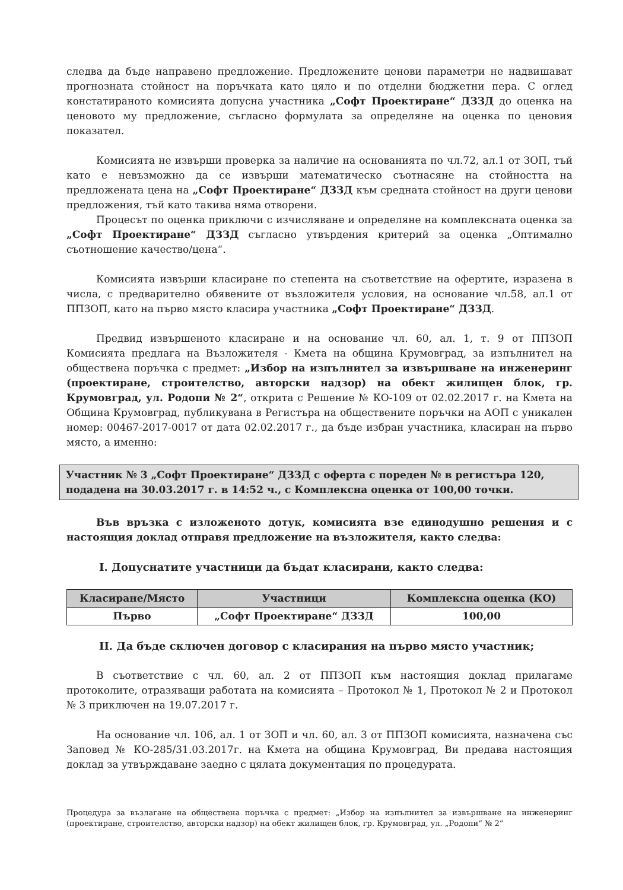следва да бъде направено предложение. Предложените ценови параметри не надвишават прогнозната стойност на поръчката като цяло и по отделни бюджетни пера. С оглед констатираното комисията допусна участника „Софт Проектиране“ ДЗЗД до оценка на ценовото му предложение, съгласно формулата за определяне на оценка по ценовия показател.
Комисията не извърши проверка за наличие на основанията по чл.72, ал.1 от ЗОП, тъй като е невъзможно да се извърши математическо съотнасяне на стойността на предложената цена на „Софт Проектиране“ ДЗЗД към средната стойност на други ценови предложения, тъй като такива няма отворени.
Процесът по оценка приключи с изчисляване и определяне на комплексната оценка за „Софт Проектиране“ ДЗЗД съгласно утвърдения критерий за оценка „Оптимално съотношение качество/цена“.
Комисията извърши класиране по степента на съответствие на офертите, изразена в числа, с предварително обявените от възложителя условия, на основание чл.58, ал.1 от ППЗОП, като на първо място класира участника „Софт Проектиране“ ДЗЗД.
Предвид извършеното класиране и на основание чл. 60, ал. 1, т. 9 от ППЗОП Комисията предлага на Възложителя - Кмета на община Крумовград, за изпълнител на обществена поръчка с предмет: „Избор на изпълнител за извършване на инженеринг (проектиране, строителство, авторски надзор) на обект жилищен блок, гр. Крумовград, ул. Родопи № 2“, открита с Решение № КО-109 от 02.02.2017 г. на Кмета на Община Крумовград, публикувана в Регистъра на обществените поръчки на АОП с уникален номер: 00467-2017-0017 от дата 02.02.2017 г., да бъде избран участника, класиран на първо място, а именно:
Участник № 3 „Софт Проектиране“ ДЗЗД с оферта с пореден № в регистъра 120, подадена на 30.03.2017 г. в 14:52 ч., с Комплексна оценка от 100,00 точки.
Във връзка с изложеното дотук, комисията взе единодушно решения и с настоящия доклад отправя предложение на възложителя, както следва:
I. Допуснатите участници да бъдат класирани, както следва:
| Класиране/Място | Участници | Комплексна оценка (КО) |
| --- | --- | --- |
| Първо | „Софт Проектиране“ ДЗЗД | 100,00 |
II. Да бъде сключен договор с класирания на първо място участник;
В съответствие с чл. 60, ал. 2 от ППЗОП към настоящия доклад прилагаме протоколите, отразяващи работата на комисията – Протокол № 1, Протокол № 2 и Протокол № 3 приключен на 19.07.2017 г.
На основание чл. 106, ал. 1 от ЗОП и чл. 60, ал. 3 от ППЗОП комисията, назначена със Заповед № КО-285/31.03.2017г. на Кмета на община Крумовград, Ви предава настоящия доклад за утвърждаване заедно с цялата документация по процедурата.
Процедура за възлагане на обществена поръчка с предмет: „Избор на изпълнител за извършване на инженеринг (проектиране, строителство, авторски надзор) на обект жилищен блок, гр. Крумовград, ул. „Родопи“ № 2“